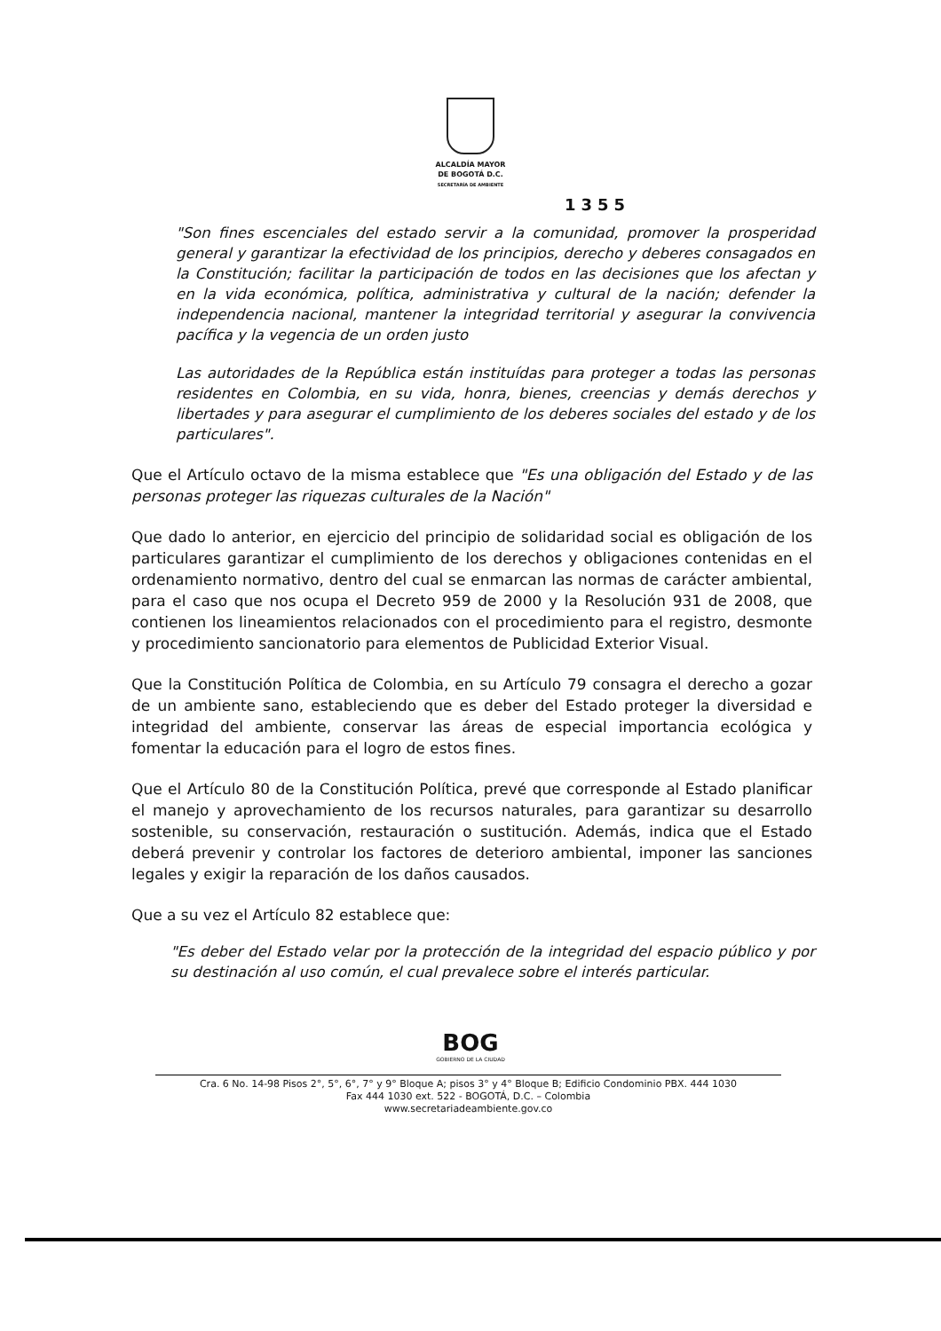ALCALDÍA MAYOR
DE BOGOTÁ D.C.
SECRETARÍA DE AMBIENTE
1355
"Son fines escenciales del estado servir a la comunidad, promover la prosperidad general y garantizar la efectividad de los principios, derecho y deberes consagados en la Constitución; facilitar la participación de todos en las decisiones que los afectan y en la vida económica, política, administrativa y cultural de la nación; defender la independencia nacional, mantener la integridad territorial y asegurar la convivencia pacífica y la vegencia de un orden justo
Las autoridades de la República están instituídas para proteger a todas las personas residentes en Colombia, en su vida, honra, bienes, creencias y demás derechos y libertades y para asegurar el cumplimiento de los deberes sociales del estado y de los particulares".
Que el Artículo octavo de la misma establece que "Es una obligación del Estado y de las personas proteger las riquezas culturales de la Nación"
Que dado lo anterior, en ejercicio del principio de solidaridad social es obligación de los particulares garantizar el cumplimiento de los derechos y obligaciones contenidas en el ordenamiento normativo, dentro del cual se enmarcan las normas de carácter ambiental, para el caso que nos ocupa el Decreto 959 de 2000 y la Resolución 931 de 2008, que contienen los lineamientos relacionados con el procedimiento para el registro, desmonte y procedimiento sancionatorio para elementos de Publicidad Exterior Visual.
Que la Constitución Política de Colombia, en su Artículo 79 consagra el derecho a gozar de un ambiente sano, estableciendo que es deber del Estado proteger la diversidad e integridad del ambiente, conservar las áreas de especial importancia ecológica y fomentar la educación para el logro de estos fines.
Que el Artículo 80 de la Constitución Política, prevé que corresponde al Estado planificar el manejo y aprovechamiento de los recursos naturales, para garantizar su desarrollo sostenible, su conservación, restauración o sustitución. Además, indica que el Estado deberá prevenir y controlar los factores de deterioro ambiental, imponer las sanciones legales y exigir la reparación de los daños causados.
Que a su vez el Artículo 82 establece que:
"Es deber del Estado velar por la protección de la integridad del espacio público y por su destinación al uso común, el cual prevalece sobre el interés particular.
BOG
GOBIERNO DE LA CIUDAD
Cra. 6 No. 14-98 Pisos 2°, 5°, 6°, 7° y 9° Bloque A; pisos 3° y 4° Bloque B; Edificio Condominio PBX. 444 1030
Fax 444 1030 ext. 522 - BOGOTÁ, D.C. – Colombia
www.secretariadeambiente.gov.co